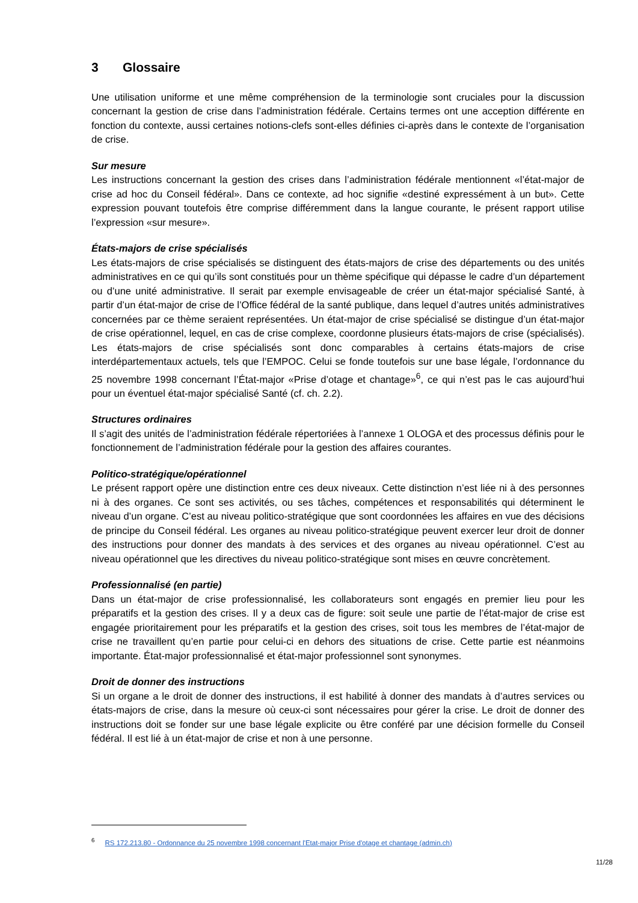3 Glossaire
Une utilisation uniforme et une même compréhension de la terminologie sont cruciales pour la discussion concernant la gestion de crise dans l’administration fédérale. Certains termes ont une acception diffé­rente en fonction du contexte, aussi certaines notions-clefs sont-elles définies ci-après dans le contexte de l’organisation de crise.
Sur mesure
Les instructions concernant la gestion des crises dans l’administration fédérale mentionnent «l’état-major de crise ad hoc du Conseil fédéral». Dans ce contexte, ad hoc signifie «destiné expressément à un but». Cette expression pouvant toutefois être comprise différemment dans la langue courante, le présent rap­port utilise l’expression «sur mesure».
États-majors de crise spécialisés
Les états-majors de crise spécialisés se distinguent des états-majors de crise des départements ou des unités administratives en ce qui qu’ils sont constitués pour un thème spécifique qui dépasse le cadre d’un département ou d’une unité administrative. Il serait par exemple envisageable de créer un état-major spécialisé Santé, à partir d’un état-major de crise de l’Office fédéral de la santé publique, dans lequel d’autres unités administratives concernées par ce thème seraient représentées. Un état-major de crise spécialisé se distingue d’un état-major de crise opérationnel, lequel, en cas de crise complexe, coordonne plusieurs états-majors de crise (spécialisés). Les états-majors de crise spécialisés sont donc comparables à certains états-majors de crise interdépartementaux actuels, tels que l’EMPOC. Celui se fonde toutefois sur une base légale, l’ordonnance du 25 novembre 1998 concernant l’État-major «Prise d’otage et chantage»<sup>6</sup>, ce qui n’est pas le cas aujourd’hui pour un éventuel état-major spécialisé Santé (cf. ch. 2.2).
Structures ordinaires
Il s’agit des unités de l’administration fédérale répertoriées à l’annexe 1 OLOGA et des processus définis pour le fonctionnement de l’administration fédérale pour la gestion des affaires courantes.
Politico-stratégique/opérationnel
Le présent rapport opère une distinction entre ces deux niveaux. Cette distinction n’est liée ni à des personnes ni à des organes. Ce sont ses activités, ou ses tâches, compétences et responsabilités qui déterminent le niveau d’un organe. C’est au niveau politico-stratégique que sont coordonnées les affaires en vue des décisions de principe du Conseil fédéral. Les organes au niveau politico-stratégique peuvent exercer leur droit de donner des instructions pour donner des mandats à des services et des organes au niveau opérationnel. C’est au niveau opérationnel que les directives du niveau politico-stratégique sont mises en œuvre concrètement.
Professionnalisé (en partie)
Dans un état-major de crise professionnalisé, les collaborateurs sont engagés en premier lieu pour les préparatifs et la gestion des crises. Il y a deux cas de figure: soit seule une partie de l’état-major de crise est engagée prioritairement pour les préparatifs et la gestion des crises, soit tous les membres de l’état-major de crise ne travaillent qu’en partie pour celui-ci en dehors des situations de crise. Cette partie est néanmoins importante. État-major professionnalisé et état-major professionnel sont synonymes.
Droit de donner des instructions
Si un organe a le droit de donner des instructions, il est habilité à donner des mandats à d’autres services ou états-majors de crise, dans la mesure où ceux-ci sont nécessaires pour gérer la crise. Le droit de donner des instructions doit se fonder sur une base légale explicite ou être conféré par une décision formelle du Conseil fédéral. Il est lié à un état-major de crise et non à une personne.
<sup>6</sup> RS 172.213.80 - Ordonnance du 25 novembre 1998 concernant l'Etat-major Prise d'otage et chantage (admin.ch)
11/28